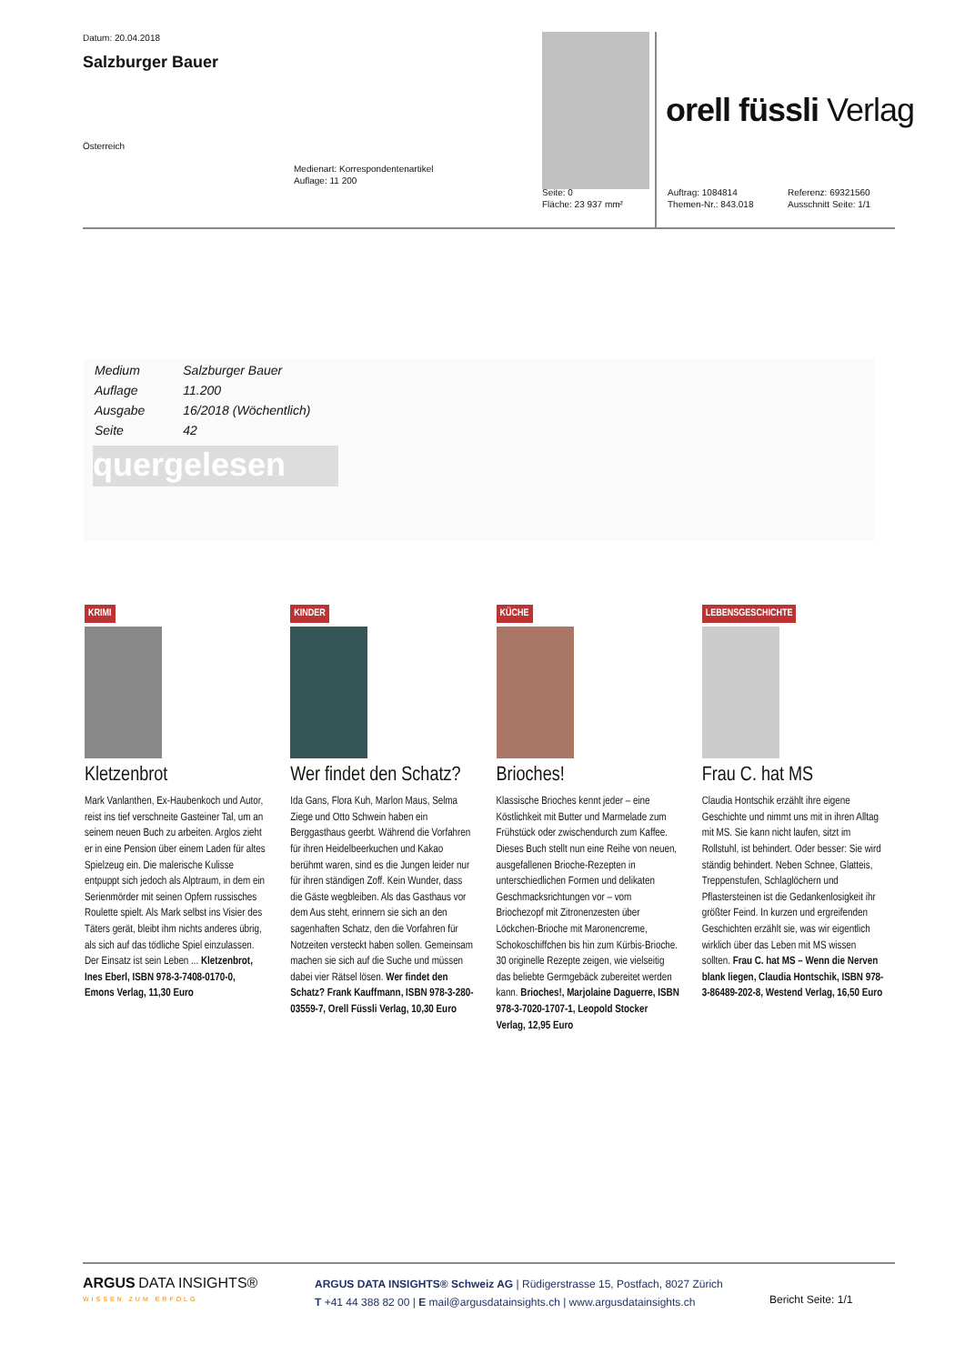Datum: 20.04.2018
Salzburger Bauer
Österreich
Medienart: Korrespondentenartikel
Auflage: 11 200
Seite: 0
Fläche: 23 937 mm²
Auftrag: 1084814
Themen-Nr.: 843.018
Referenz: 69321560
Ausschnitt Seite: 1/1
orell füssli Verlag
| Medium | Salzburger Bauer |
| Auflage | 11.200 |
| Ausgabe | 16/2018 (Wöchentlich) |
| Seite | 42 |
quergelesen
KRIMI
Kletzenbrot
Mark Vanlanthen, Ex-Haubenkoch und Autor, reist ins tief verschneite Gasteiner Tal, um an seinem neuen Buch zu arbeiten. Arglos zieht er in eine Pension über einem Laden für altes Spielzeug ein. Die malerische Kulisse entpuppt sich jedoch als Alptraum, in dem ein Serienmörder mit seinen Opfern russisches Roulette spielt. Als Mark selbst ins Visier des Täters gerät, bleibt ihm nichts anderes übrig, als sich auf das tödliche Spiel einzulassen. Der Einsatz ist sein Leben ... Kletzenbrot, Ines Eberl, ISBN 978-3-7408-0170-0, Emons Verlag, 11,30 Euro
KINDER
Wer findet den Schatz?
Ida Gans, Flora Kuh, Marlon Maus, Selma Ziege und Otto Schwein haben ein Berggasthaus geerbt. Während die Vorfahren für ihren Heidelbeerkuchen und Kakao berühmt waren, sind es die Jungen leider nur für ihren ständigen Zoff. Kein Wunder, dass die Gäste wegbleiben. Als das Gasthaus vor dem Aus steht, erinnern sie sich an den sagenhaften Schatz, den die Vorfahren für Notzeiten versteckt haben sollen. Gemeinsam machen sie sich auf die Suche und müssen dabei vier Rätsel lösen. Wer findet den Schatz? Frank Kauffmann, ISBN 978-3-280-03559-7, Orell Füssli Verlag, 10,30 Euro
KÜCHE
Brioches!
Klassische Brioches kennt jeder – eine Köstlichkeit mit Butter und Marmelade zum Frühstück oder zwischendurch zum Kaffee. Dieses Buch stellt nun eine Reihe von neuen, ausgefallenen Brioche-Rezepten in unterschiedlichen Formen und delikaten Geschmacksrichtungen vor – vom Briochezopf mit Zitronenzesten über Löckchen-Brioche mit Maronencreme, Schokoschiffchen bis hin zum Kürbis-Brioche. 30 originelle Rezepte zeigen, wie vielseitig das beliebte Germgebäck zubereitet werden kann. Brioches!, Marjolaine Daguerre, ISBN 978-3-7020-1707-1, Leopold Stocker Verlag, 12,95 Euro
LEBENSGESCHICHTE
Frau C. hat MS
Claudia Hontschik erzählt ihre eigene Geschichte und nimmt uns mit in ihren Alltag mit MS. Sie kann nicht laufen, sitzt im Rollstuhl, ist behindert. Oder besser: Sie wird ständig behindert. Neben Schnee, Glatteis, Treppenstufen, Schlaglöchern und Pflastersteinen ist die Gedankenlosigkeit ihr größter Feind. In kurzen und ergreifenden Geschichten erzählt sie, was wir eigentlich wirklich über das Leben mit MS wissen sollten. Frau C. hat MS – Wenn die Nerven blank liegen, Claudia Hontschik, ISBN 978-3-86489-202-8, Westend Verlag, 16,50 Euro
ARGUS DATA INSIGHTS®
WISSEN ZUM ERFOLG
ARGUS DATA INSIGHTS® Schweiz AG | Rüdigerstrasse 15, Postfach, 8027 Zürich
T +41 44 388 82 00 | E mail@argusdatainsights.ch | www.argusdatainsights.ch
Bericht Seite: 1/1